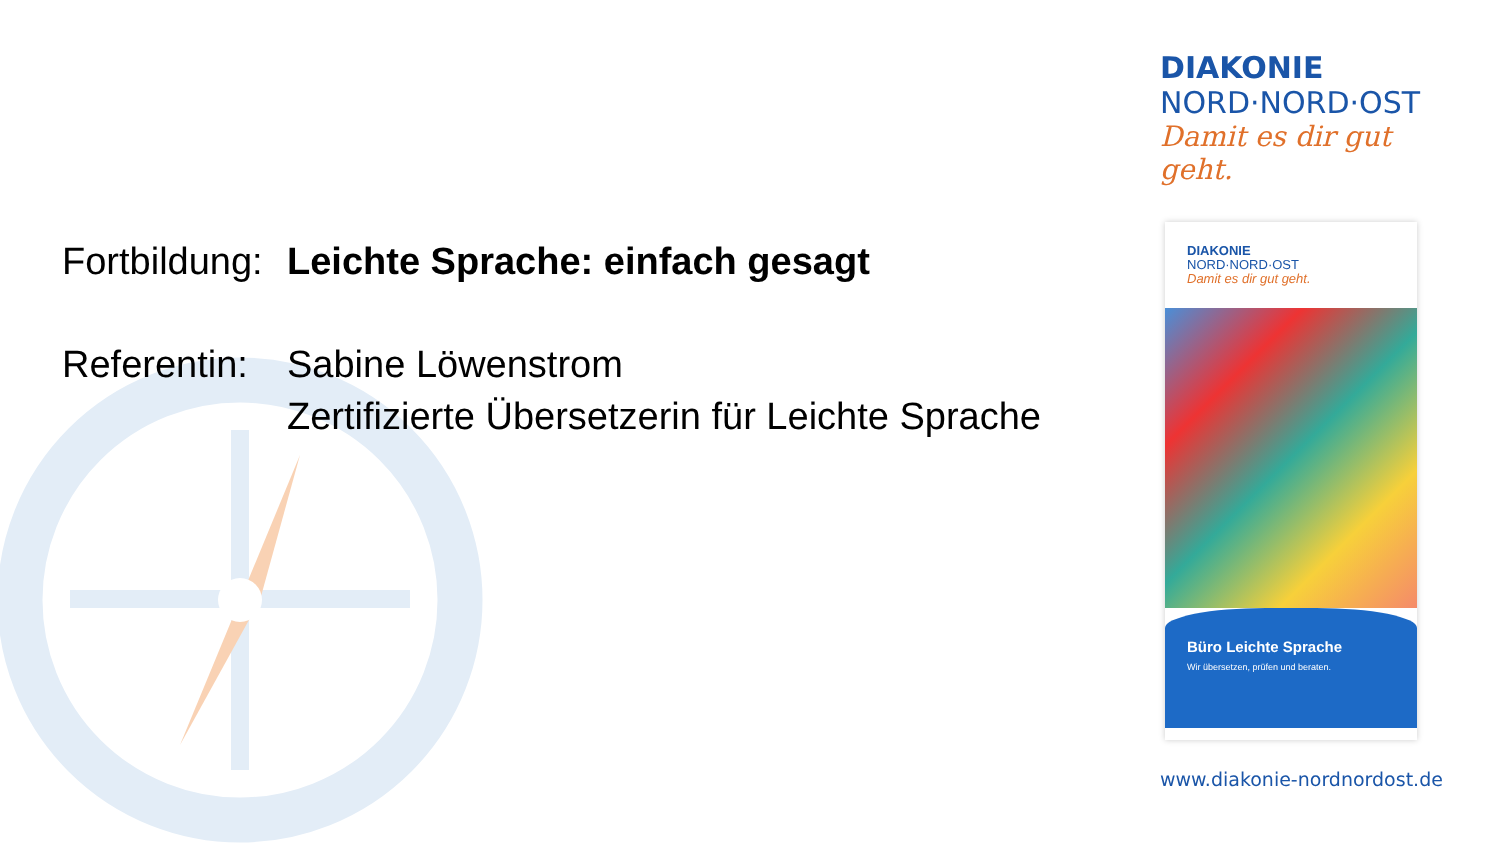DIAKONIE
NORD·NORD·OST
Damit es dir gut geht.
Fortbildung:
Leichte Sprache: einfach gesagt
Referentin:
Sabine Löwenstrom
Zertifizierte Übersetzerin für Leichte Sprache
DIAKONIE
NORD·NORD·OST
Damit es dir gut geht.
Büro Leichte Sprache
Wir übersetzen, prüfen und beraten.
www.diakonie-nordnordost.de